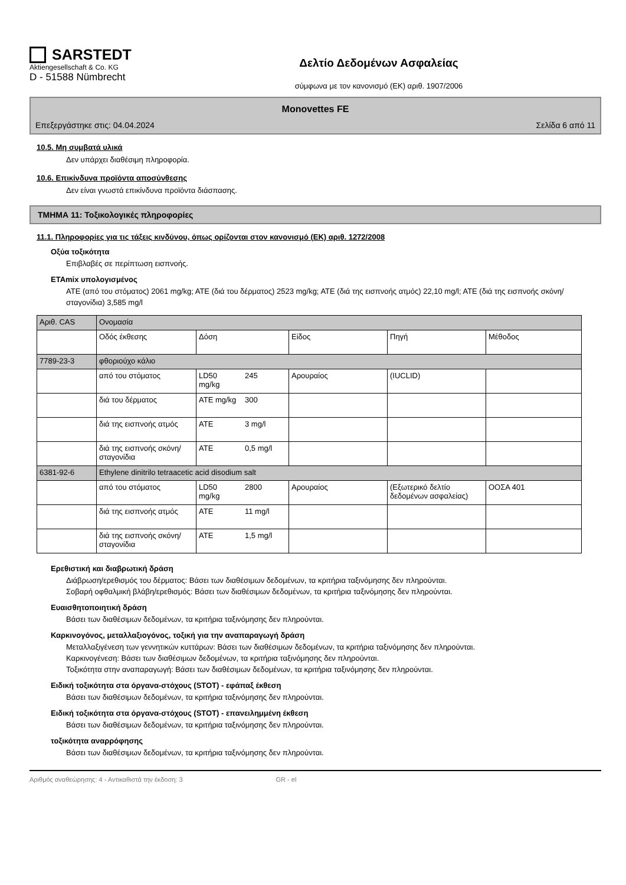SARSTEDT
Aktiengesellschaft & Co. KG
D - 51588 Nümbrecht
Δελτίο Δεδομένων Ασφαλείας
σύμφωνα με τον κανονισμό (ΕΚ) αριθ. 1907/2006
Monovettes FE
Επεξεργάστηκε στις: 04.04.2024 Σελίδα 6 από 11
10.5. Μη συμβατά υλικά
Δεν υπάρχει διαθέσιμη πληροφορία.
10.6. Επικίνδυνα προϊόντα αποσύνθεσης
Δεν είναι γνωστά επικίνδυνα προϊόντα διάσπασης.
ΤΜΗΜΑ 11: Τοξικολογικές πληροφορίες
11.1. Πληροφορίες για τις τάξεις κινδύνου, όπως ορίζονται στον κανονισμό (ΕΚ) αριθ. 1272/2008
Οξύα τοξικότητα
Επιβλαβές σε περίπτωση εισπνοής.
ETAmix υπολογισμένος
ATE (από του στόματος) 2061 mg/kg; ATE (διά του δέρματος) 2523 mg/kg; ATE (διά της εισπνοής ατμός) 22,10 mg/l; ATE (διά της εισπνοής σκόνη/σταγονίδια) 3,585 mg/l
| Αριθ. CAS | Ονομασία | | | | | |
| | Οδός έκθεσης | Δόση | | Είδος | Πηγή | Μέθοδος |
| 7789-23-3 | φθοριούχο κάλιο | | | | | |
| | από του στόματος | LD50 mg/kg | 245 | Αρουραίος | (IUCLID) | |
| | διά του δέρματος | ATE mg/kg | 300 | | | |
| | διά της εισπνοής ατμός | ATE | 3 mg/l | | | |
| | διά της εισπνοής σκόνη/σταγονίδια | ATE | 0,5 mg/l | | | |
| 6381-92-6 | Ethylene dinitrilo tetraacetic acid disodium salt | | | | | |
| | από του στόματος | LD50 mg/kg | 2800 | Αρουραίος | (Εξωτερικό δελτίο δεδομένων ασφαλείας) | ΟΟΣΑ 401 |
| | διά της εισπνοής ατμός | ATE | 11 mg/l | | | |
| | διά της εισπνοής σκόνη/σταγονίδια | ATE | 1,5 mg/l | | | |
Ερεθιστική και διαβρωτική δράση
Διάβρωση/ερεθισμός του δέρματος: Βάσει των διαθέσιμων δεδομένων, τα κριτήρια ταξινόμησης δεν πληρούνται.
Σοβαρή οφθαλμική βλάβη/ερεθισμός: Βάσει των διαθέσιμων δεδομένων, τα κριτήρια ταξινόμησης δεν πληρούνται.
Ευαισθητοποιητική δράση
Βάσει των διαθέσιμων δεδομένων, τα κριτήρια ταξινόμησης δεν πληρούνται.
Καρκινογόνος, μεταλλαξιογόνος, τοξική για την αναπαραγωγή δράση
Μεταλλαξιγένεση των γεννητικών κυττάρων: Βάσει των διαθέσιμων δεδομένων, τα κριτήρια ταξινόμησης δεν πληρούνται.
Καρκινογένεση: Βάσει των διαθέσιμων δεδομένων, τα κριτήρια ταξινόμησης δεν πληρούνται.
Τοξικότητα στην αναπαραγωγή: Βάσει των διαθέσιμων δεδομένων, τα κριτήρια ταξινόμησης δεν πληρούνται.
Ειδική τοξικότητα στα όργανα-στόχους (STOT) - εφάπαξ έκθεση
Βάσει των διαθέσιμων δεδομένων, τα κριτήρια ταξινόμησης δεν πληρούνται.
Ειδική τοξικότητα στα όργανα-στόχους (STOT) - επανειλημμένη έκθεση
Βάσει των διαθέσιμων δεδομένων, τα κριτήρια ταξινόμησης δεν πληρούνται.
τοξικότητα αναρρόφησης
Βάσει των διαθέσιμων δεδομένων, τα κριτήρια ταξινόμησης δεν πληρούνται.
Αριθμός αναθεώρησης: 4 - Αντικαθιστά την έκδοση: 3 GR - el